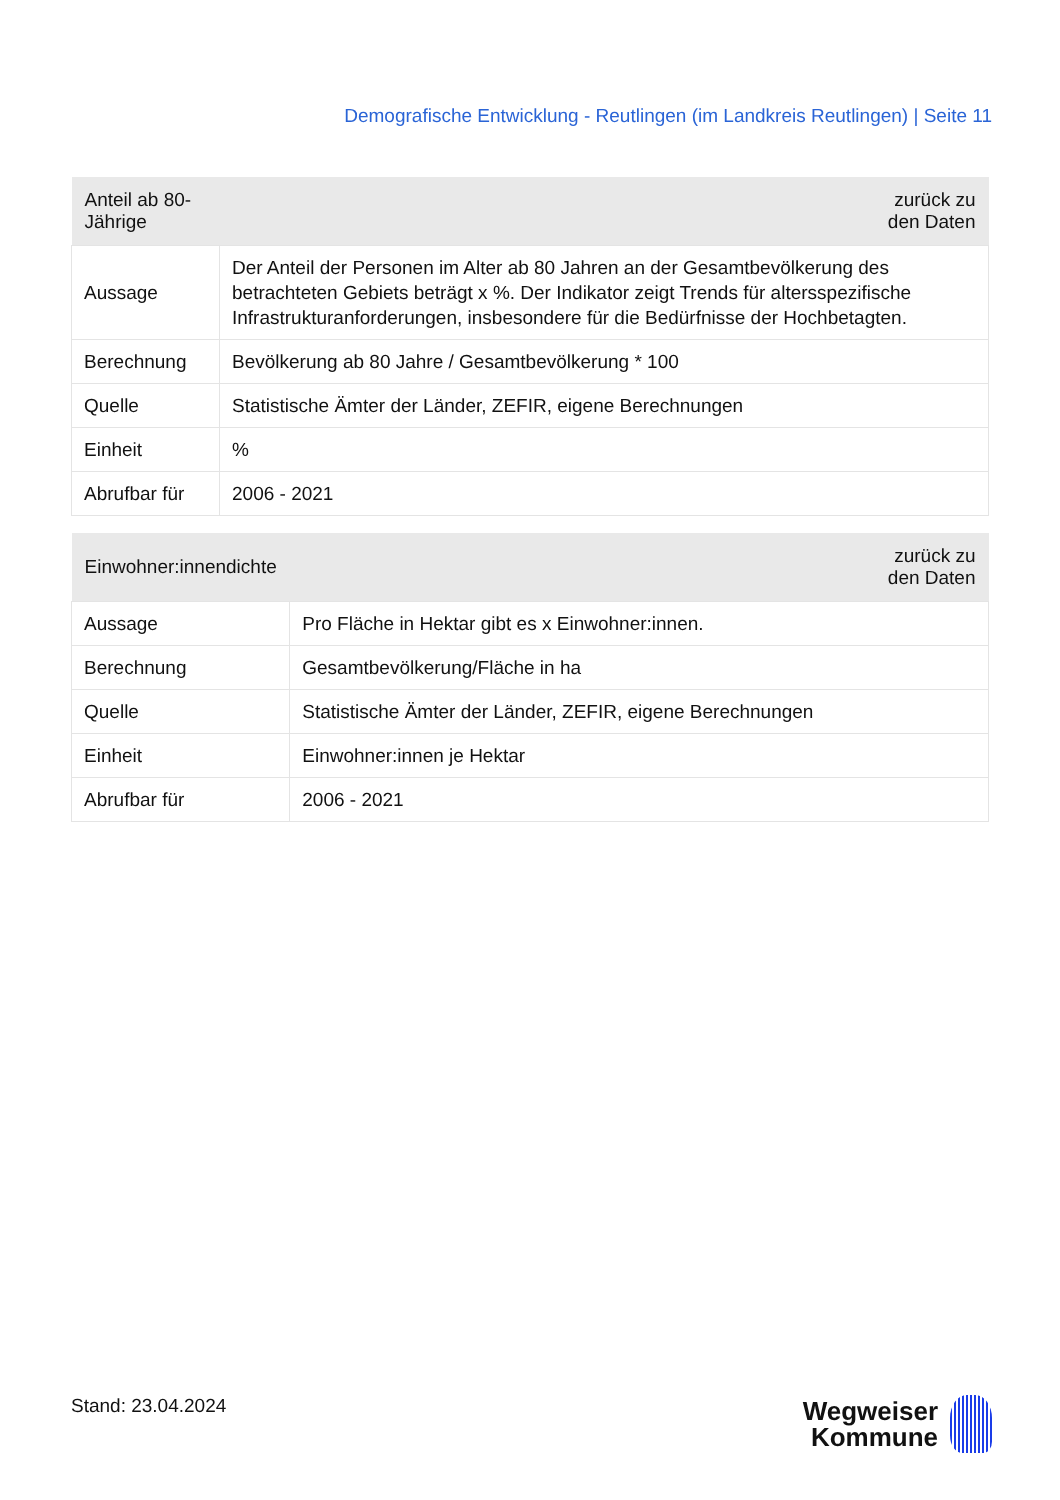Demografische Entwicklung - Reutlingen (im Landkreis Reutlingen) | Seite 11
| Anteil ab 80-Jährige | zurück zu den Daten |
| --- | --- |
| Aussage | Der Anteil der Personen im Alter ab 80 Jahren an der Gesamtbevölkerung des betrachteten Gebiets beträgt x %. Der Indikator zeigt Trends für altersspezifische Infrastrukturanforderungen, insbesondere für die Bedürfnisse der Hochbetagten. |
| Berechnung | Bevölkerung ab 80 Jahre / Gesamtbevölkerung * 100 |
| Quelle | Statistische Ämter der Länder, ZEFIR, eigene Berechnungen |
| Einheit | % |
| Abrufbar für | 2006 - 2021 |
| Einwohner:innendichte | zurück zu den Daten |
| --- | --- |
| Aussage | Pro Fläche in Hektar gibt es x Einwohner:innen. |
| Berechnung | Gesamtbevölkerung/Fläche in ha |
| Quelle | Statistische Ämter der Länder, ZEFIR, eigene Berechnungen |
| Einheit | Einwohner:innen je Hektar |
| Abrufbar für | 2006 - 2021 |
Stand: 23.04.2024
Wegweiser
Kommune